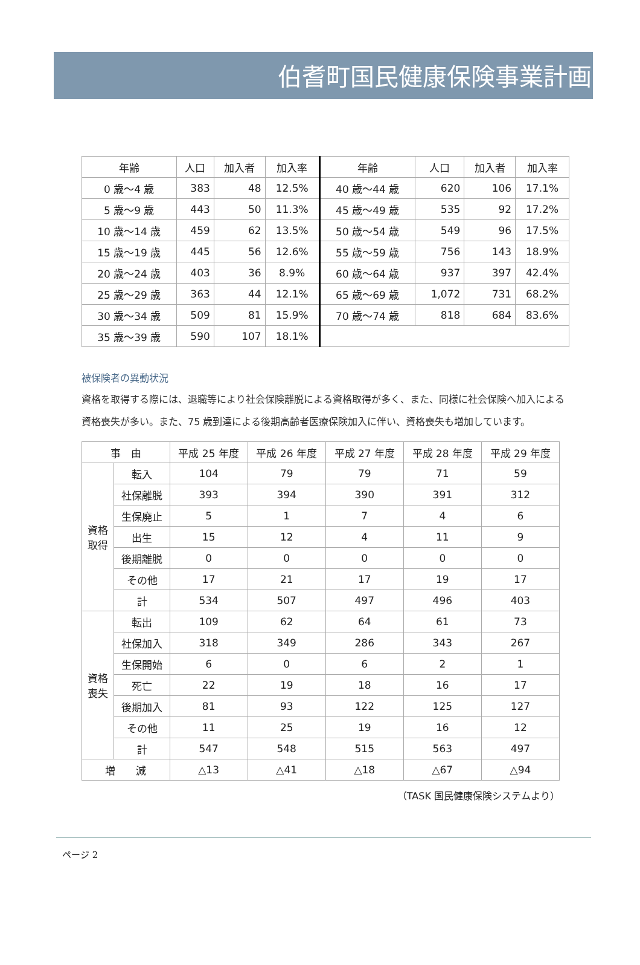伯耆町国民健康保険事業計画
| 年齢 | 人口 | 加入者 | 加入率 | 年齢 | 人口 | 加入者 | 加入率 |
| --- | --- | --- | --- | --- | --- | --- | --- |
| 0 歳～4 歳 | 383 | 48 | 12.5% | 40 歳～44 歳 | 620 | 106 | 17.1% |
| 5 歳～9 歳 | 443 | 50 | 11.3% | 45 歳～49 歳 | 535 | 92 | 17.2% |
| 10 歳～14 歳 | 459 | 62 | 13.5% | 50 歳～54 歳 | 549 | 96 | 17.5% |
| 15 歳～19 歳 | 445 | 56 | 12.6% | 55 歳～59 歳 | 756 | 143 | 18.9% |
| 20 歳～24 歳 | 403 | 36 | 8.9% | 60 歳～64 歳 | 937 | 397 | 42.4% |
| 25 歳～29 歳 | 363 | 44 | 12.1% | 65 歳～69 歳 | 1,072 | 731 | 68.2% |
| 30 歳～34 歳 | 509 | 81 | 15.9% | 70 歳～74 歳 | 818 | 684 | 83.6% |
| 35 歳～39 歳 | 590 | 107 | 18.1% | | | | |
被保険者の異動状況
資格を取得する際には、退職等により社会保険離脱による資格取得が多く、また、同様に社会保険へ加入による資格喪失が多い。また、75 歳到達による後期高齢者医療保険加入に伴い、資格喪失も増加しています。
| 事 由 | | 平成 25 年度 | 平成 26 年度 | 平成 27 年度 | 平成 28 年度 | 平成 29 年度 |
| --- | --- | --- | --- | --- | --- | --- |
| 資格 取得 | 転入 | 104 | 79 | 79 | 71 | 59 |
| | 社保離脱 | 393 | 394 | 390 | 391 | 312 |
| | 生保廃止 | 5 | 1 | 7 | 4 | 6 |
| | 出生 | 15 | 12 | 4 | 11 | 9 |
| | 後期離脱 | 0 | 0 | 0 | 0 | 0 |
| | その他 | 17 | 21 | 17 | 19 | 17 |
| | 計 | 534 | 507 | 497 | 496 | 403 |
| 資格 喪失 | 転出 | 109 | 62 | 64 | 61 | 73 |
| | 社保加入 | 318 | 349 | 286 | 343 | 267 |
| | 生保開始 | 6 | 0 | 6 | 2 | 1 |
| | 死亡 | 22 | 19 | 18 | 16 | 17 |
| | 後期加入 | 81 | 93 | 122 | 125 | 127 |
| | その他 | 11 | 25 | 19 | 16 | 12 |
| | 計 | 547 | 548 | 515 | 563 | 497 |
| 増 減 | | △13 | △41 | △18 | △67 | △94 |
（TASK 国民健康保険システムより）
ページ 2